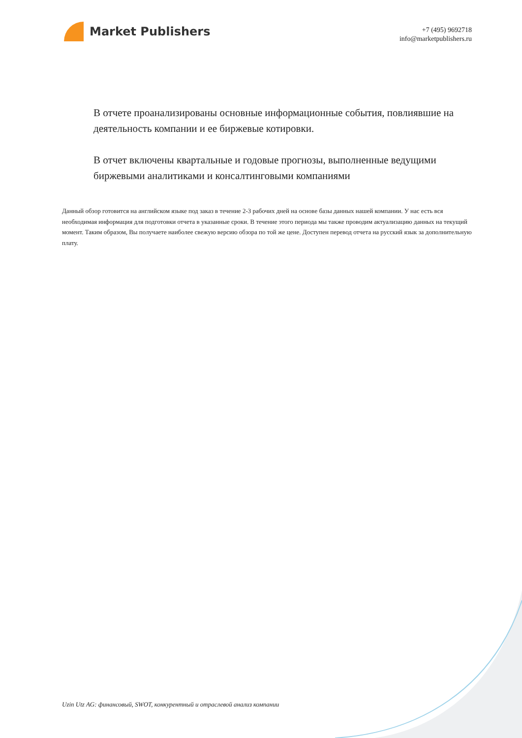Market Publishers
+7 (495) 9692718
info@marketpublishers.ru
В отчете проанализированы основные информационные события, повлиявшие на деятельность компании и ее биржевые котировки.
В отчет включены квартальные и годовые прогнозы, выполненные ведущими биржевыми аналитиками и консалтинговыми компаниями
Данный обзор готовится на английском языке под заказ в течение 2-3 рабочих дней на основе базы данных нашей компании. У нас есть вся необходимая информация для подготовки отчета в указанные сроки. В течение этого периода мы также проводим актуализацию данных на текущий момент. Таким образом, Вы получаете наиболее свежую версию обзора по той же цене. Доступен перевод отчета на русский язык за дополнительную плату.
Uzin Utz AG: финансовый, SWOT, конкурентный и отраслевой анализ компании